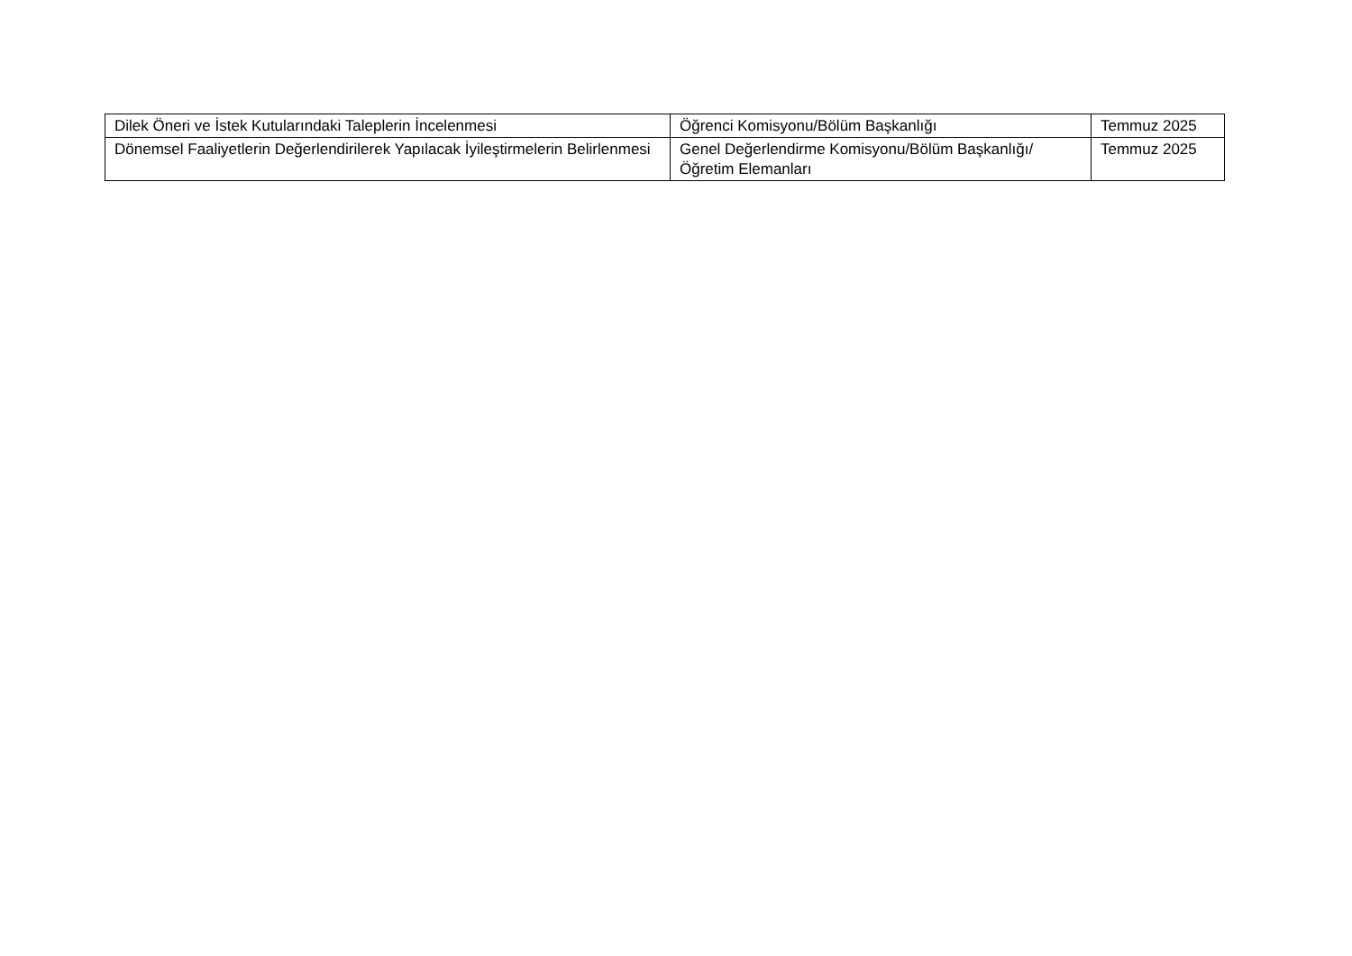| Dilek Öneri ve İstek Kutularındaki Taleplerin İncelenmesi | Öğrenci Komisyonu/Bölüm Başkanlığı | Temmuz 2025 |
| Dönemsel Faaliyetlerin Değerlendirilerek Yapılacak İyileştirmelerin Belirlenmesi | Genel Değerlendirme Komisyonu/Bölüm Başkanlığı/Öğretim Elemanları | Temmuz 2025 |